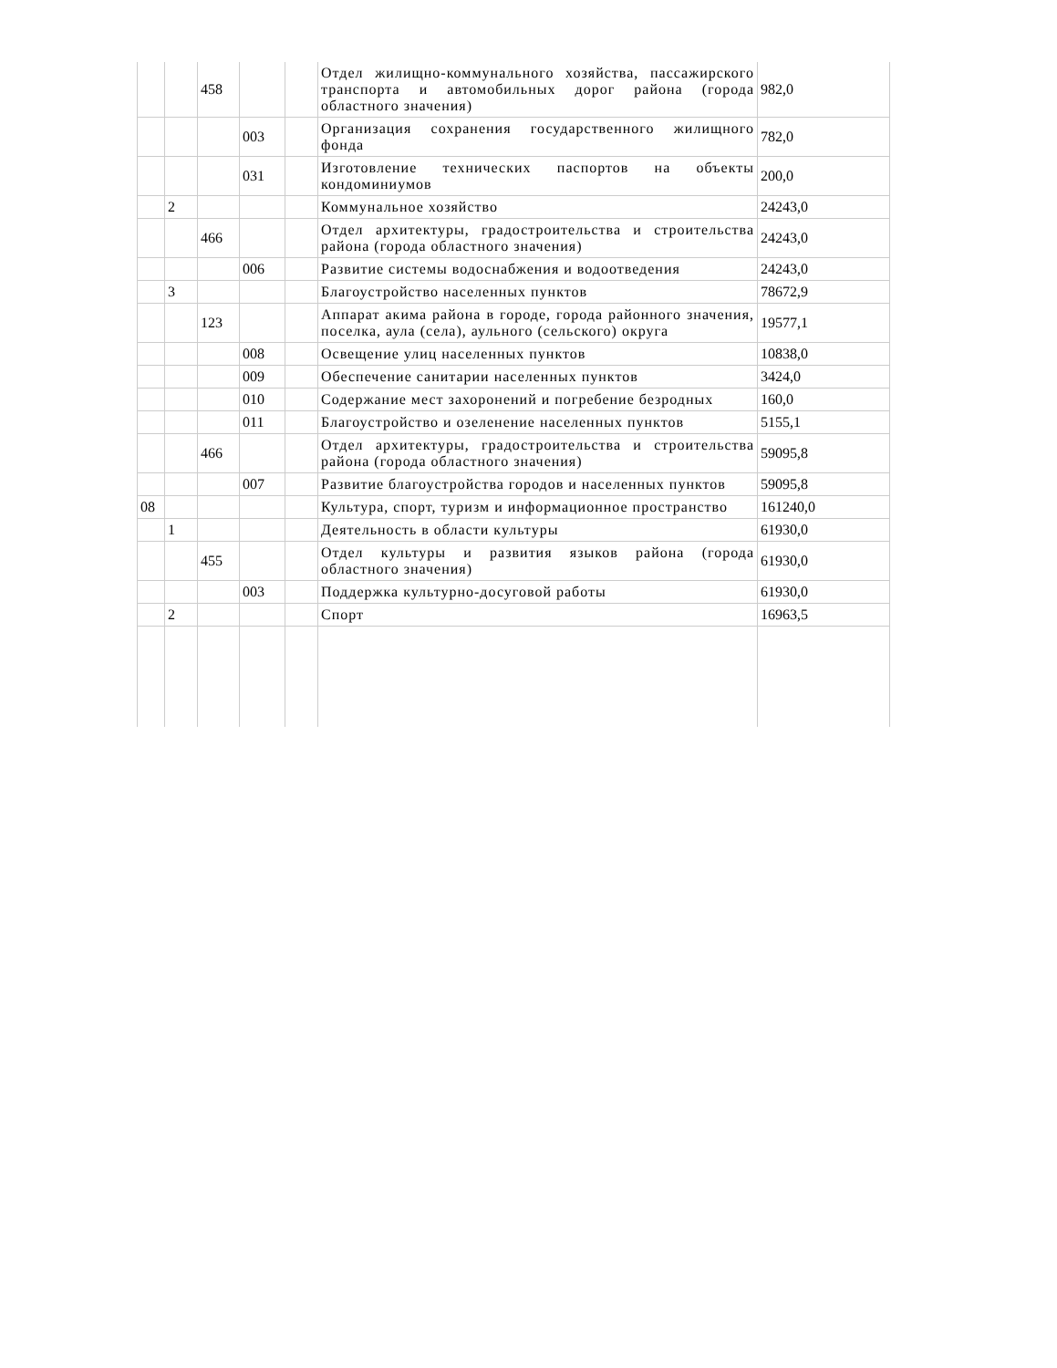| | | 458 | | | Отдел жилищно-коммунального хозяйства, пассажирского транспорта и автомобильных дорог района (города областного значения) | 982,0 |
| | | | 003 | | Организация сохранения государственного жилищного фонда | 782,0 |
| | | | 031 | | Изготовление технических паспортов на объекты кондоминиумов | 200,0 |
| | 2 | | | | Коммунальное хозяйство | 24243,0 |
| | | 466 | | | Отдел архитектуры, градостроительства и строительства района (города областного значения) | 24243,0 |
| | | | 006 | | Развитие системы водоснабжения и водоотведения | 24243,0 |
| | 3 | | | | Благоустройство населенных пунктов | 78672,9 |
| | | 123 | | | Аппарат акима района в городе, города районного значения, поселка, аула (села), аульного (сельского) округа | 19577,1 |
| | | | 008 | | Освещение улиц населенных пунктов | 10838,0 |
| | | | 009 | | Обеспечение санитарии населенных пунктов | 3424,0 |
| | | | 010 | | Содержание мест захоронений и погребение безродных | 160,0 |
| | | | 011 | | Благоустройство и озеленение населенных пунктов | 5155,1 |
| | | 466 | | | Отдел архитектуры, градостроительства и строительства района (города областного значения) | 59095,8 |
| | | | 007 | | Развитие благоустройства городов и населенных пунктов | 59095,8 |
| 08 | | | | | Культура, спорт, туризм и информационное пространство | 161240,0 |
| | 1 | | | | Деятельность в области культуры | 61930,0 |
| | | 455 | | | Отдел культуры и развития языков района (города областного значения) | 61930,0 |
| | | | 003 | | Поддержка культурно-досуговой работы | 61930,0 |
| | 2 | | | | Спорт | 16963,5 |